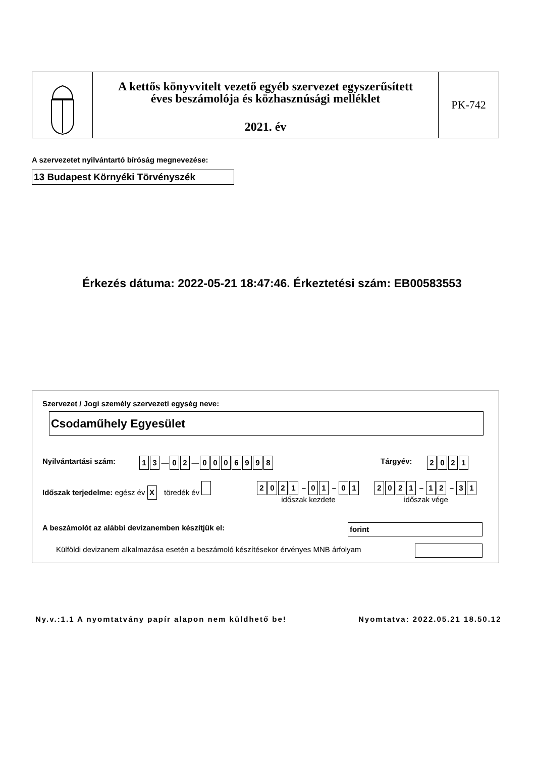A kettős könyvvitelt vezető egyéb szervezet egyszerűsített
éves beszámolója és közhasznúsági melléklet
2021. év
PK-742
A szervezetet nyilvántartó bíróság megnevezése:
13 Budapest Környéki Törvényszék
Érkezés dátuma: 2022-05-21 18:47:46. Érkeztetési szám: EB00583553
Szervezet / Jogi személy szervezeti egység neve:
Csodaműhely Egyesület
Nyilvántartási szám: 1 3 — 0 2 — 0006998 Tárgyév: 2021
Időszak terjedelme: egész év X töredék év
2021 – 0 1 – 0 1
időszak kezdete
2021 – 1 2 – 3 1
időszak vége
A beszámolót az alábbi devizanemben készítjük el:
forint
Külföldi devizanem alkalmazása esetén a beszámoló készítésekor érvényes MNB árfolyam
Ny.v.:1.1 A nyomtatvány papír alapon nem küldhető be!
Nyomtatva: 2022.05.21 18.50.12